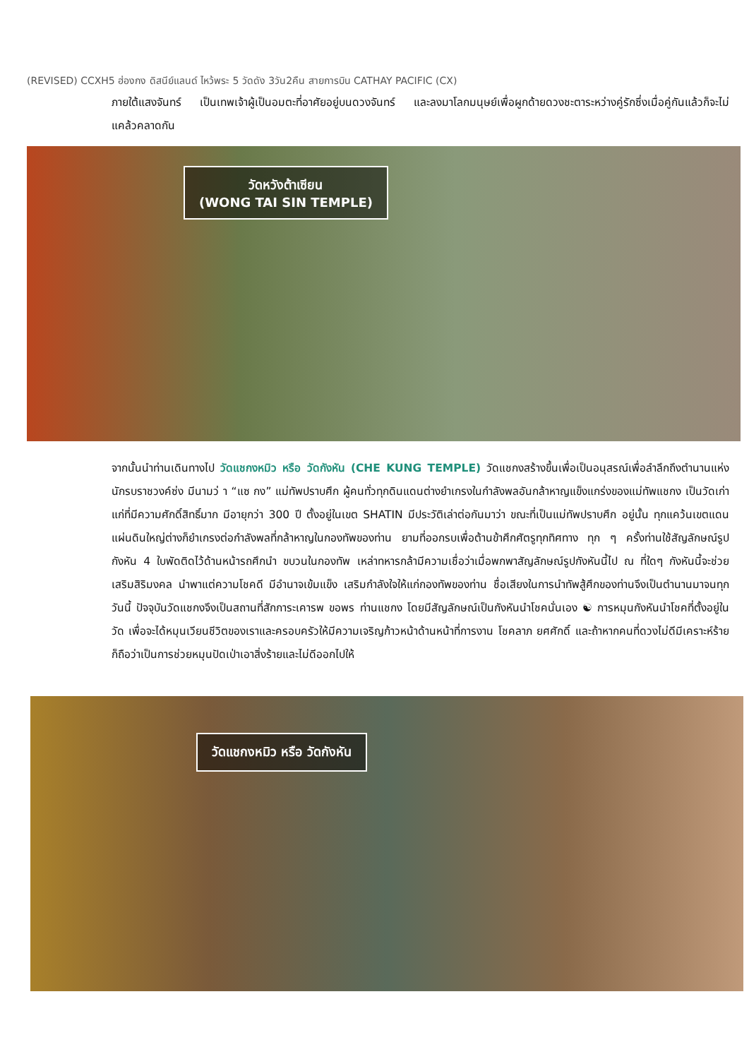(REVISED) CCXH5 ฮ่องกง ดิสนีย์แลนด์ ไหว้พระ 5 วัดดัง 3วัน2คืน สายการบิน CATHAY PACIFIC (CX)
ภายใต้แสงจันทร์ เป็นเทพเจ้าผู้เป็นอมตะที่อาศัยอยู่บนดวงจันทร์ และลงมาโลกมนุษย์เพื่อผูกด้ายดวงชะตาระหว่างคู่รักซึ่งเมื่อคู่กันแล้วก็จะไม่แคล้วคลาดกัน
วัดหวังต้าเซียน
(WONG TAI SIN TEMPLE)
จากนั้นนำท่านเดินทางไป วัดแชกงหมิว หรือ วัดกังหัน (CHE KUNG TEMPLE) วัดแชกงสร้างขึ้นเพื่อเป็นอนุสรณ์เพื่อลำลึกถึงตำนานแห่งนักรบราชวงค์ซ่ง มีนามว่ า “แซ กง” แม่ทัพปราบศึก ผู้คนทั่วทุกดินแดนต่างยำเกรงในกำลังพลอันกล้าหาญแข็งแกร่งของแม่ทัพแชกง เป็นวัดเก่าแก่ที่มีความศักดิ์สิทธิ์มาก มีอายุกว่า 300 ปี ตั้งอยู่ในเขต SHATIN มีประวัติเล่าต่อกันมาว่า ขณะที่เป็นแม่ทัพปราบศึก อยู่นั้น ทุกแคว้นเขตแดนแผ่นดินใหญ่ต่างก็ยำเกรงต่อกำลังพลที่กล้าหาญในกองทัพของท่าน ยามที่ออกรบเพื่อต้านข้าศึกศัตรูทุกทิศทาง ทุก ๆ ครั้งท่านใช้สัญลักษณ์รูปกังหัน 4 ใบพัดติดไว้ด้านหน้ารถศึกนำ ขบวนในกองทัพ เหล่าทหารกล้ามีความเชื่อว่าเมื่อพกพาสัญลักษณ์รูปกังหันนี้ไป ณ ที่ใดๆ กังหันนี้จะช่วยเสริมสิริมงคล นำพาแต่ความโชคดี มีอำนาจเข้มแข็ง เสริมกำลังใจให้แก่กองทัพของท่าน ชื่อเสียงในการนำทัพสู้ศึกของท่านจึงเป็นตำนานมาจนทุกวันนี้ ปัจจุบันวัดแชกงจึงเป็นสถานที่สักการะเคารพ ขอพร ท่านแชกง โดยมีสัญลักษณ์เป็นกังหันนำโชคนั่นเอง ☯ การหมุนกังหันนำโชคที่ตั้งอยู่ในวัด เพื่อจะได้หมุนเวียนชีวิตของเราและครอบครัวให้มีความเจริญก้าวหน้าด้านหน้าที่การงาน โชคลาภ ยศศักดิ์ และถ้าหากคนที่ดวงไม่ดีมีเคราะห์ร้ายก็ถือว่าเป็นการช่วยหมุนปัดเป่าเอาสิ่งร้ายและไม่ดีออกไปให้
วัดแชกงหมิว หรือ วัดกังหัน